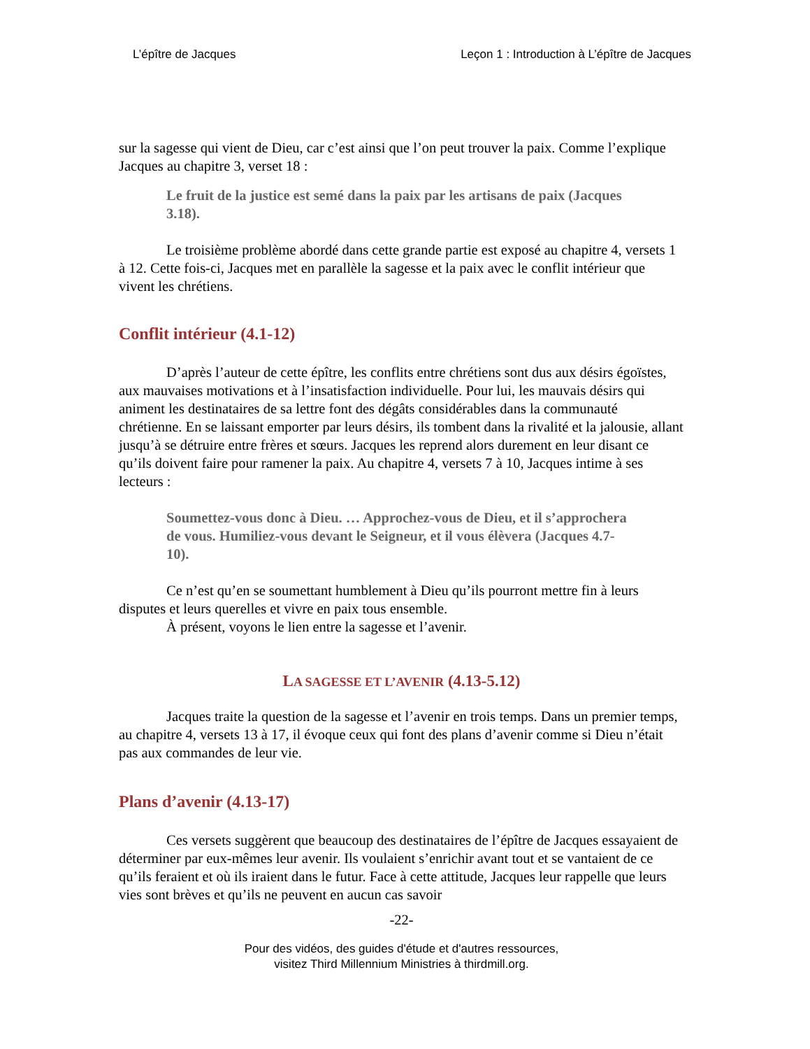L’épître de Jacques Leçon 1 : Introduction à L’épître de Jacques
sur la sagesse qui vient de Dieu, car c’est ainsi que l’on peut trouver la paix. Comme l’explique Jacques au chapitre 3, verset 18 :
Le fruit de la justice est semé dans la paix par les artisans de paix (Jacques 3.18).
Le troisième problème abordé dans cette grande partie est exposé au chapitre 4, versets 1 à 12. Cette fois-ci, Jacques met en parallèle la sagesse et la paix avec le conflit intérieur que vivent les chrétiens.
Conflit intérieur (4.1-12)
D’après l’auteur de cette épître, les conflits entre chrétiens sont dus aux désirs égoïstes, aux mauvaises motivations et à l’insatisfaction individuelle. Pour lui, les mauvais désirs qui animent les destinataires de sa lettre font des dégâts considérables dans la communauté chrétienne. En se laissant emporter par leurs désirs, ils tombent dans la rivalité et la jalousie, allant jusqu’à se détruire entre frères et sœurs. Jacques les reprend alors durement en leur disant ce qu’ils doivent faire pour ramener la paix. Au chapitre 4, versets 7 à 10, Jacques intime à ses lecteurs :
Soumettez-vous donc à Dieu. … Approchez-vous de Dieu, et il s’approchera de vous. Humiliez-vous devant le Seigneur, et il vous élèvera (Jacques 4.7-10).
Ce n’est qu’en se soumettant humblement à Dieu qu’ils pourront mettre fin à leurs disputes et leurs querelles et vivre en paix tous ensemble.
À présent, voyons le lien entre la sagesse et l’avenir.
LA SAGESSE ET L’AVENIR (4.13-5.12)
Jacques traite la question de la sagesse et l’avenir en trois temps. Dans un premier temps, au chapitre 4, versets 13 à 17, il évoque ceux qui font des plans d’avenir comme si Dieu n’était pas aux commandes de leur vie.
Plans d’avenir (4.13-17)
Ces versets suggèrent que beaucoup des destinataires de l’épître de Jacques essayaient de déterminer par eux-mêmes leur avenir. Ils voulaient s’enrichir avant tout et se vantaient de ce qu’ils feraient et où ils iraient dans le futur. Face à cette attitude, Jacques leur rappelle que leurs vies sont brèves et qu’ils ne peuvent en aucun cas savoir
-22-
Pour des vidéos, des guides d'étude et d'autres ressources,
visitez Third Millennium Ministries à thirdmill.org.